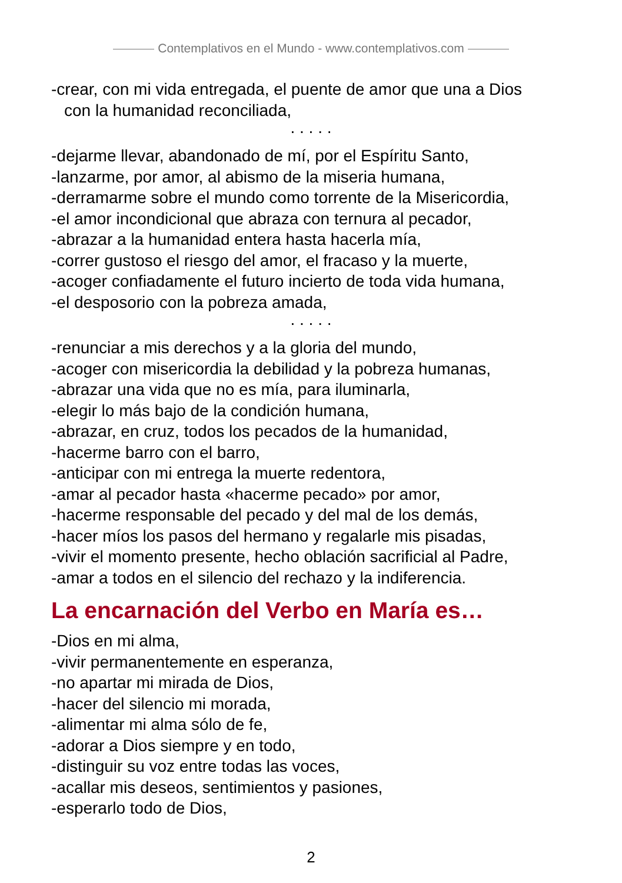Contemplativos en el Mundo - www.contemplativos.com
-crear, con mi vida entregada, el puente de amor que una a Dios
con la humanidad reconciliada,
. . . . .
-dejarme llevar, abandonado de mí, por el Espíritu Santo,
-lanzarme, por amor, al abismo de la miseria humana,
-derramarme sobre el mundo como torrente de la Misericordia,
-el amor incondicional que abraza con ternura al pecador,
-abrazar a la humanidad entera hasta hacerla mía,
-correr gustoso el riesgo del amor, el fracaso y la muerte,
-acoger confiadamente el futuro incierto de toda vida humana,
-el desposorio con la pobreza amada,
. . . . .
-renunciar a mis derechos y a la gloria del mundo,
-acoger con misericordia la debilidad y la pobreza humanas,
-abrazar una vida que no es mía, para iluminarla,
-elegir lo más bajo de la condición humana,
-abrazar, en cruz, todos los pecados de la humanidad,
-hacerme barro con el barro,
-anticipar con mi entrega la muerte redentora,
-amar al pecador hasta «hacerme pecado» por amor,
-hacerme responsable del pecado y del mal de los demás,
-hacer míos los pasos del hermano y regalarle mis pisadas,
-vivir el momento presente, hecho oblación sacrificial al Padre,
-amar a todos en el silencio del rechazo y la indiferencia.
La encarnación del Verbo en María es…
-Dios en mi alma,
-vivir permanentemente en esperanza,
-no apartar mi mirada de Dios,
-hacer del silencio mi morada,
-alimentar mi alma sólo de fe,
-adorar a Dios siempre y en todo,
-distinguir su voz entre todas las voces,
-acallar mis deseos, sentimientos y pasiones,
-esperarlo todo de Dios,
2